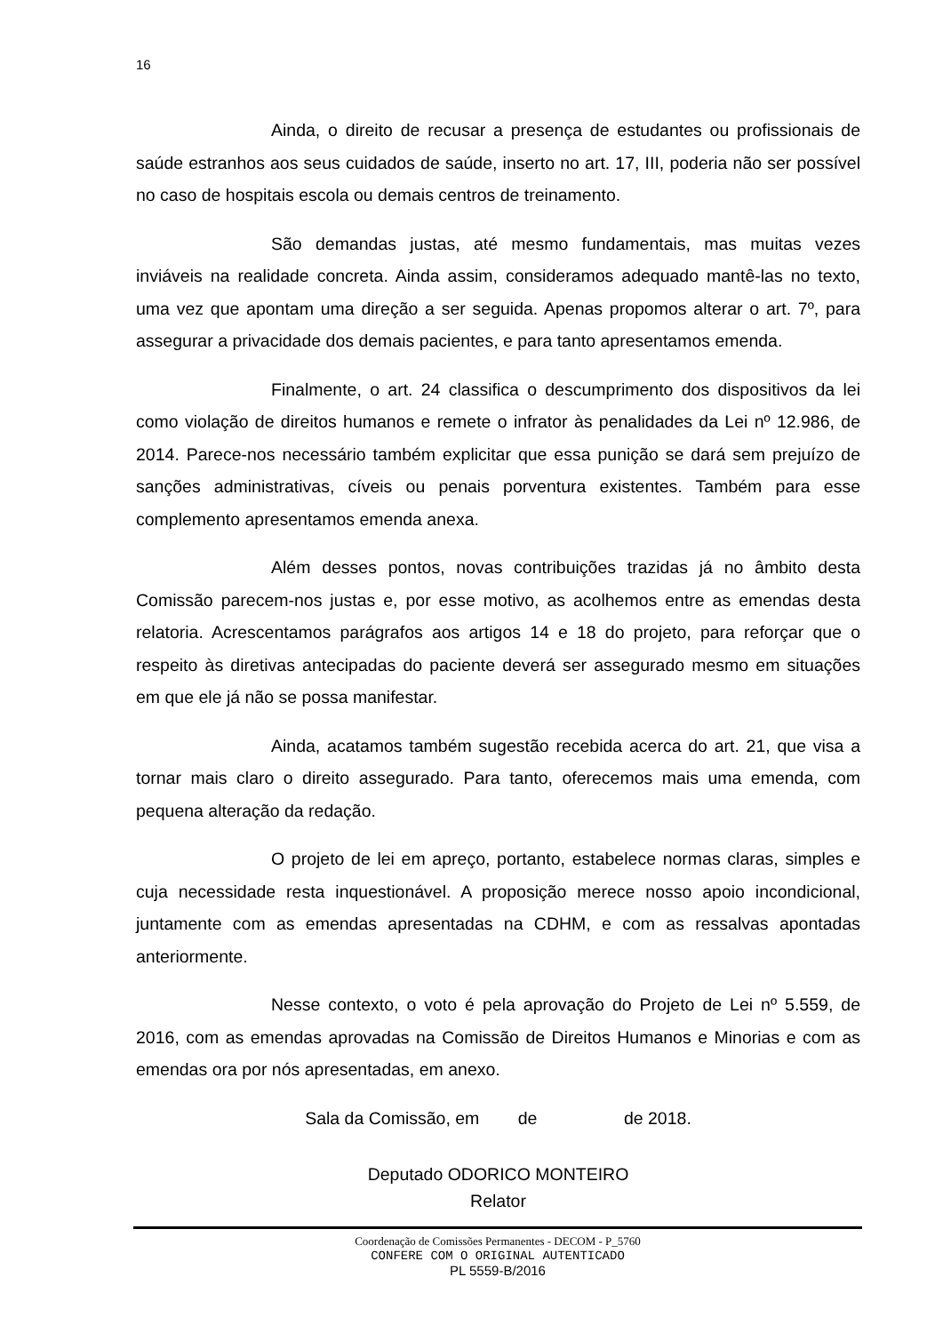16
Ainda, o direito de recusar a presença de estudantes ou profissionais de saúde estranhos aos seus cuidados de saúde, inserto no art. 17, III, poderia não ser possível no caso de hospitais escola ou demais centros de treinamento.
São demandas justas, até mesmo fundamentais, mas muitas vezes inviáveis na realidade concreta. Ainda assim, consideramos adequado mantê-las no texto, uma vez que apontam uma direção a ser seguida. Apenas propomos alterar o art. 7º, para assegurar a privacidade dos demais pacientes, e para tanto apresentamos emenda.
Finalmente, o art. 24 classifica o descumprimento dos dispositivos da lei como violação de direitos humanos e remete o infrator às penalidades da Lei nº 12.986, de 2014. Parece-nos necessário também explicitar que essa punição se dará sem prejuízo de sanções administrativas, cíveis ou penais porventura existentes. Também para esse complemento apresentamos emenda anexa.
Além desses pontos, novas contribuições trazidas já no âmbito desta Comissão parecem-nos justas e, por esse motivo, as acolhemos entre as emendas desta relatoria. Acrescentamos parágrafos aos artigos 14 e 18 do projeto, para reforçar que o respeito às diretivas antecipadas do paciente deverá ser assegurado mesmo em situações em que ele já não se possa manifestar.
Ainda, acatamos também sugestão recebida acerca do art. 21, que visa a tornar mais claro o direito assegurado. Para tanto, oferecemos mais uma emenda, com pequena alteração da redação.
O projeto de lei em apreço, portanto, estabelece normas claras, simples e cuja necessidade resta inquestionável. A proposição merece nosso apoio incondicional, juntamente com as emendas apresentadas na CDHM, e com as ressalvas apontadas anteriormente.
Nesse contexto, o voto é pela aprovação do Projeto de Lei nº 5.559, de 2016, com as emendas aprovadas na Comissão de Direitos Humanos e Minorias e com as emendas ora por nós apresentadas, em anexo.
Sala da Comissão, em de de 2018.
Deputado ODORICO MONTEIRO
Relator
Coordenação de Comissões Permanentes - DECOM - P_5760
CONFERE COM O ORIGINAL AUTENTICADO
PL 5559-B/2016